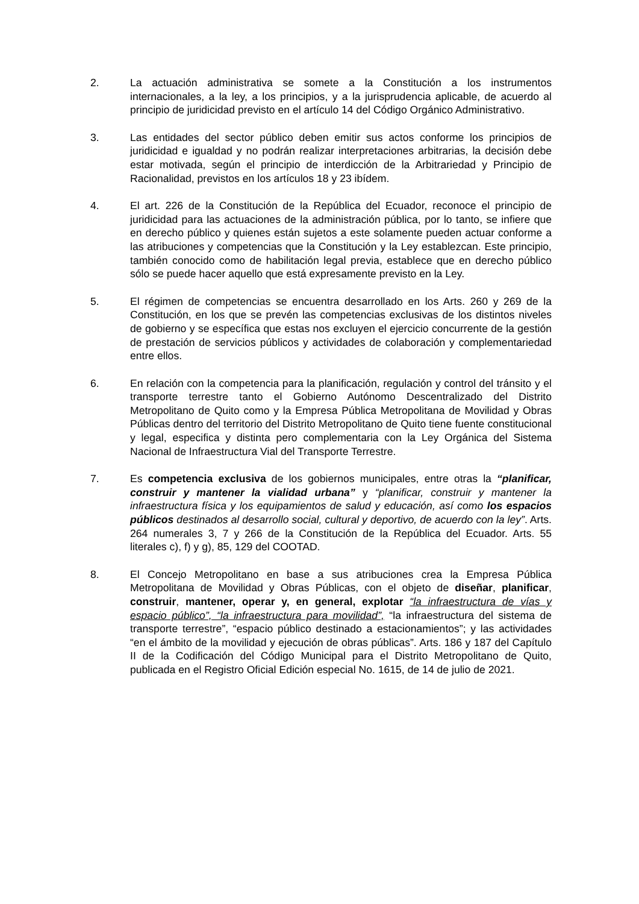2. La actuación administrativa se somete a la Constitución a los instrumentos internacionales, a la ley, a los principios, y a la jurisprudencia aplicable, de acuerdo al principio de juridicidad previsto en el artículo 14 del Código Orgánico Administrativo.
3. Las entidades del sector público deben emitir sus actos conforme los principios de juridicidad e igualdad y no podrán realizar interpretaciones arbitrarias, la decisión debe estar motivada, según el principio de interdicción de la Arbitrariedad y Principio de Racionalidad, previstos en los artículos 18 y 23 ibídem.
4. El art. 226 de la Constitución de la República del Ecuador, reconoce el principio de juridicidad para las actuaciones de la administración pública, por lo tanto, se infiere que en derecho público y quienes están sujetos a este solamente pueden actuar conforme a las atribuciones y competencias que la Constitución y la Ley establezcan. Este principio, también conocido como de habilitación legal previa, establece que en derecho público sólo se puede hacer aquello que está expresamente previsto en la Ley.
5. El régimen de competencias se encuentra desarrollado en los Arts. 260 y 269 de la Constitución, en los que se prevén las competencias exclusivas de los distintos niveles de gobierno y se específica que estas nos excluyen el ejercicio concurrente de la gestión de prestación de servicios públicos y actividades de colaboración y complementariedad entre ellos.
6. En relación con la competencia para la planificación, regulación y control del tránsito y el transporte terrestre tanto el Gobierno Autónomo Descentralizado del Distrito Metropolitano de Quito como y la Empresa Pública Metropolitana de Movilidad y Obras Públicas dentro del territorio del Distrito Metropolitano de Quito tiene fuente constitucional y legal, especifica y distinta pero complementaria con la Ley Orgánica del Sistema Nacional de Infraestructura Vial del Transporte Terrestre.
7. Es competencia exclusiva de los gobiernos municipales, entre otras la “planificar, construir y mantener la vialidad urbana” y “planificar, construir y mantener la infraestructura física y los equipamientos de salud y educación, así como los espacios públicos destinados al desarrollo social, cultural y deportivo, de acuerdo con la ley”. Arts. 264 numerales 3, 7 y 266 de la Constitución de la República del Ecuador. Arts. 55 literales c), f) y g), 85, 129 del COOTAD.
8. El Concejo Metropolitano en base a sus atribuciones crea la Empresa Pública Metropolitana de Movilidad y Obras Públicas, con el objeto de diseñar, planificar, construir, mantener, operar y, en general, explotar “la infraestructura de vías y espacio público”, “la infraestructura para movilidad”, “la infraestructura del sistema de transporte terrestre”, “espacio público destinado a estacionamientos”; y las actividades “en el ámbito de la movilidad y ejecución de obras públicas”. Arts. 186 y 187 del Capítulo II de la Codificación del Código Municipal para el Distrito Metropolitano de Quito, publicada en el Registro Oficial Edición especial No. 1615, de 14 de julio de 2021.